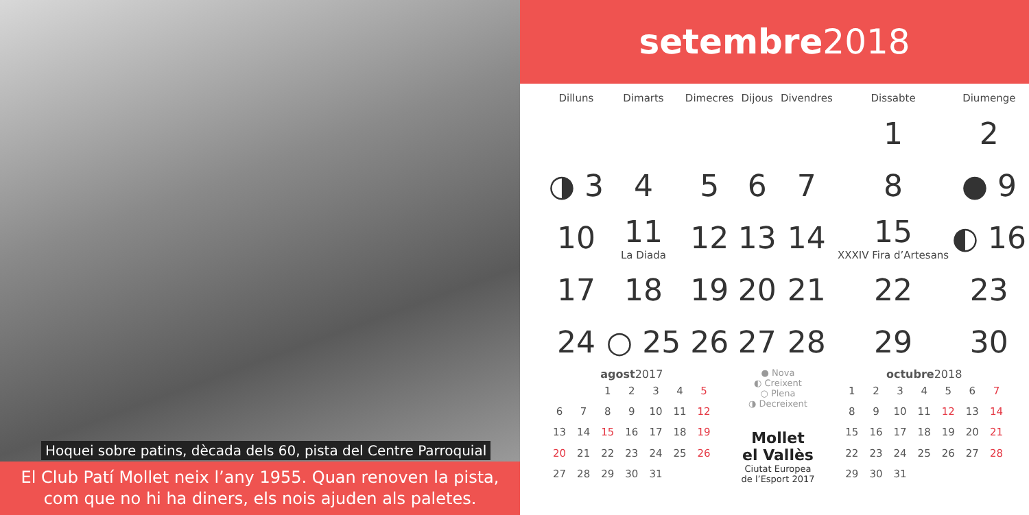Hoquei sobre patins, dècada dels 60, pista del Centre Parroquial
El Club Patí Mollet neix l’any 1955. Quan renoven la pista,
com que no hi ha diners, els nois ajuden als paletes.
setembre 2018
| Dilluns | Dimarts | Dimecres | Dijous | Divendres | Dissabte | Diumenge |
| --- | --- | --- | --- | --- | --- | --- |
| | | | | | 1 | 2 |
| ◑ 3 | 4 | 5 | 6 | 7 | 8 | ● 9 |
| 10 | 11 La Diada | 12 | 13 | 14 | 15 XXXIV Fira d’Artesans | ◐ 16 |
| 17 | 18 | 19 | 20 | 21 | 22 | 23 |
| 24 | ○ 25 | 26 | 27 | 28 | 29 | 30 |
agost 2017
| | | 1 | 2 | 3 | 4 | 5 |
| 6 | 7 | 8 | 9 | 10 | 11 | 12 |
| 13 | 14 | 15 | 16 | 17 | 18 | 19 |
| 20 | 21 | 22 | 23 | 24 | 25 | 26 |
| 27 | 28 | 29 | 30 | 31 | | |
● Nova
◐ Creixent
○ Plena
◑ Decreixent
Mollet
el Vallès
Ciutat Europea
de l’Esport 2017
octubre 2018
| 1 | 2 | 3 | 4 | 5 | 6 | 7 |
| 8 | 9 | 10 | 11 | 12 | 13 | 14 |
| 15 | 16 | 17 | 18 | 19 | 20 | 21 |
| 22 | 23 | 24 | 25 | 26 | 27 | 28 |
| 29 | 30 | 31 | | | | |